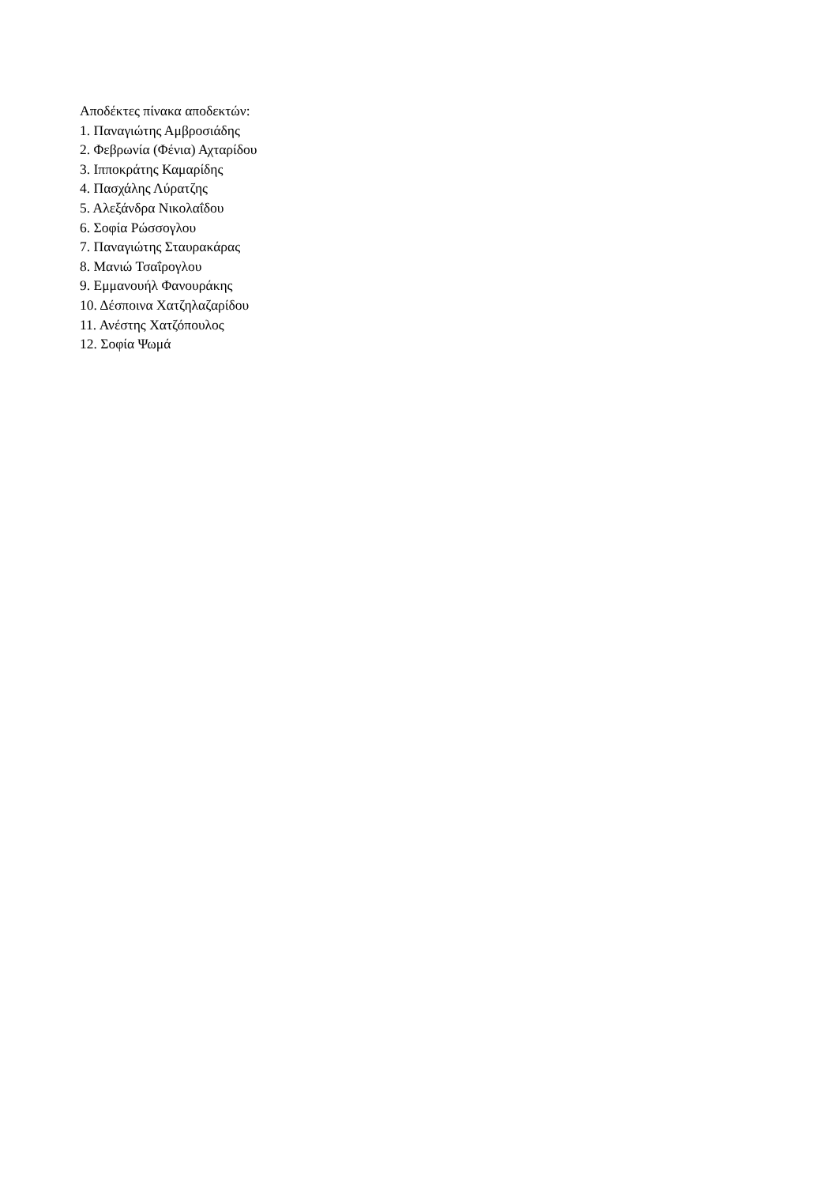Αποδέκτες πίνακα αποδεκτών:
1. Παναγιώτης Αμβροσιάδης
2. Φεβρωνία (Φένια) Αχταρίδου
3. Ιπποκράτης Καμαρίδης
4. Πασχάλης Λύρατζης
5. Αλεξάνδρα Νικολαΐδου
6. Σοφία Ρώσσογλου
7. Παναγιώτης Σταυρακάρας
8. Μανιώ Τσαΐρογλου
9. Εμμανουήλ Φανουράκης
10. Δέσποινα Χατζηλαζαρίδου
11. Ανέστης Χατζόπουλος
12. Σοφία Ψωμά